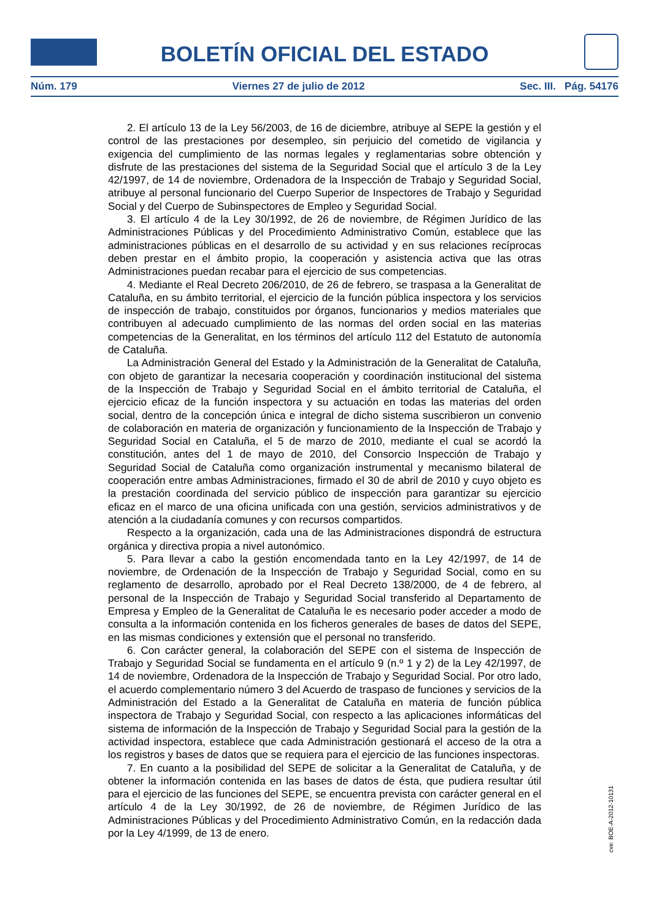BOLETÍN OFICIAL DEL ESTADO
Núm. 179 Viernes 27 de julio de 2012 Sec. III. Pág. 54176
2. El artículo 13 de la Ley 56/2003, de 16 de diciembre, atribuye al SEPE la gestión y el control de las prestaciones por desempleo, sin perjuicio del cometido de vigilancia y exigencia del cumplimiento de las normas legales y reglamentarias sobre obtención y disfrute de las prestaciones del sistema de la Seguridad Social que el artículo 3 de la Ley 42/1997, de 14 de noviembre, Ordenadora de la Inspección de Trabajo y Seguridad Social, atribuye al personal funcionario del Cuerpo Superior de Inspectores de Trabajo y Seguridad Social y del Cuerpo de Subinspectores de Empleo y Seguridad Social.
3. El artículo 4 de la Ley 30/1992, de 26 de noviembre, de Régimen Jurídico de las Administraciones Públicas y del Procedimiento Administrativo Común, establece que las administraciones públicas en el desarrollo de su actividad y en sus relaciones recíprocas deben prestar en el ámbito propio, la cooperación y asistencia activa que las otras Administraciones puedan recabar para el ejercicio de sus competencias.
4. Mediante el Real Decreto 206/2010, de 26 de febrero, se traspasa a la Generalitat de Cataluña, en su ámbito territorial, el ejercicio de la función pública inspectora y los servicios de inspección de trabajo, constituidos por órganos, funcionarios y medios materiales que contribuyen al adecuado cumplimiento de las normas del orden social en las materias competencias de la Generalitat, en los términos del artículo 112 del Estatuto de autonomía de Cataluña.
La Administración General del Estado y la Administración de la Generalitat de Cataluña, con objeto de garantizar la necesaria cooperación y coordinación institucional del sistema de la Inspección de Trabajo y Seguridad Social en el ámbito territorial de Cataluña, el ejercicio eficaz de la función inspectora y su actuación en todas las materias del orden social, dentro de la concepción única e integral de dicho sistema suscribieron un convenio de colaboración en materia de organización y funcionamiento de la Inspección de Trabajo y Seguridad Social en Cataluña, el 5 de marzo de 2010, mediante el cual se acordó la constitución, antes del 1 de mayo de 2010, del Consorcio Inspección de Trabajo y Seguridad Social de Cataluña como organización instrumental y mecanismo bilateral de cooperación entre ambas Administraciones, firmado el 30 de abril de 2010 y cuyo objeto es la prestación coordinada del servicio público de inspección para garantizar su ejercicio eficaz en el marco de una oficina unificada con una gestión, servicios administrativos y de atención a la ciudadanía comunes y con recursos compartidos.
Respecto a la organización, cada una de las Administraciones dispondrá de estructura orgánica y directiva propia a nivel autonómico.
5. Para llevar a cabo la gestión encomendada tanto en la Ley 42/1997, de 14 de noviembre, de Ordenación de la Inspección de Trabajo y Seguridad Social, como en su reglamento de desarrollo, aprobado por el Real Decreto 138/2000, de 4 de febrero, al personal de la Inspección de Trabajo y Seguridad Social transferido al Departamento de Empresa y Empleo de la Generalitat de Cataluña le es necesario poder acceder a modo de consulta a la información contenida en los ficheros generales de bases de datos del SEPE, en las mismas condiciones y extensión que el personal no transferido.
6. Con carácter general, la colaboración del SEPE con el sistema de Inspección de Trabajo y Seguridad Social se fundamenta en el artículo 9 (n.º 1 y 2) de la Ley 42/1997, de 14 de noviembre, Ordenadora de la Inspección de Trabajo y Seguridad Social. Por otro lado, el acuerdo complementario número 3 del Acuerdo de traspaso de funciones y servicios de la Administración del Estado a la Generalitat de Cataluña en materia de función pública inspectora de Trabajo y Seguridad Social, con respecto a las aplicaciones informáticas del sistema de información de la Inspección de Trabajo y Seguridad Social para la gestión de la actividad inspectora, establece que cada Administración gestionará el acceso de la otra a los registros y bases de datos que se requiera para el ejercicio de las funciones inspectoras.
7. En cuanto a la posibilidad del SEPE de solicitar a la Generalitat de Cataluña, y de obtener la información contenida en las bases de datos de ésta, que pudiera resultar útil para el ejercicio de las funciones del SEPE, se encuentra prevista con carácter general en el artículo 4 de la Ley 30/1992, de 26 de noviembre, de Régimen Jurídico de las Administraciones Públicas y del Procedimiento Administrativo Común, en la redacción dada por la Ley 4/1999, de 13 de enero.
cve: BOE-A-2012-10131